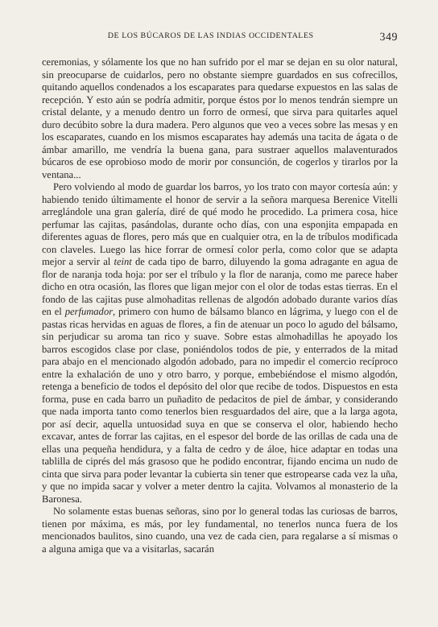DE LOS BÚCAROS DE LAS INDIAS OCCIDENTALES 349
ceremonias, y sólamente los que no han sufrido por el mar se dejan en su olor natural, sin preocuparse de cuidarlos, pero no obstante siempre guardados en sus cofrecillos, quitando aquellos condenados a los escaparates para quedarse expuestos en las salas de recepción. Y esto aún se podría admitir, porque éstos por lo menos tendrán siempre un cristal delante, y a menudo dentro un forro de ormesí, que sirva para quitarles aquel duro decúbito sobre la dura madera. Pero algunos que veo a veces sobre las mesas y en los escaparates, cuando en los mismos escaparates hay además una tacita de ágata o de ámbar amarillo, me vendría la buena gana, para sustraer aquellos malaventurados búcaros de ese oprobioso modo de morir por consunción, de cogerlos y tirarlos por la ventana...
Pero volviendo al modo de guardar los barros, yo los trato con mayor cortesía aún: y habiendo tenido últimamente el honor de servir a la señora marquesa Berenice Vitelli arreglándole una gran galería, diré de qué modo he procedido. La primera cosa, hice perfumar las cajitas, pasándolas, durante ocho días, con una esponjita empapada en diferentes aguas de flores, pero más que en cualquier otra, en la de tríbulos modificada con claveles. Luego las hice forrar de ormesí color perla, como color que se adapta mejor a servir al teint de cada tipo de barro, diluyendo la goma adragante en agua de flor de naranja toda hoja: por ser el tríbulo y la flor de naranja, como me parece haber dicho en otra ocasión, las flores que ligan mejor con el olor de todas estas tierras. En el fondo de las cajitas puse almohaditas rellenas de algodón adobado durante varios días en el perfumador, primero con humo de bálsamo blanco en lágrima, y luego con el de pastas ricas hervidas en aguas de flores, a fin de atenuar un poco lo agudo del bálsamo, sin perjudicar su aroma tan rico y suave. Sobre estas almohadillas he apoyado los barros escogidos clase por clase, poniéndolos todos de pie, y enterrados de la mitad para abajo en el mencionado algodón adobado, para no impedir el comercio recíproco entre la exhalación de uno y otro barro, y porque, embebiéndose el mismo algodón, retenga a beneficio de todos el depósito del olor que recibe de todos. Dispuestos en esta forma, puse en cada barro un puñadito de pedacitos de piel de ámbar, y considerando que nada importa tanto como tenerlos bien resguardados del aire, que a la larga agota, por así decir, aquella untuosidad suya en que se conserva el olor, habiendo hecho excavar, antes de forrar las cajitas, en el espesor del borde de las orillas de cada una de ellas una pequeña hendidura, y a falta de cedro y de áloe, hice adaptar en todas una tablilla de ciprés del más grasoso que he podido encontrar, fijando encima un nudo de cinta que sirva para poder levantar la cubierta sin tener que estropearse cada vez la uña, y que no impida sacar y volver a meter dentro la cajita. Volvamos al monasterio de la Baronesa.
No solamente estas buenas señoras, sino por lo general todas las curiosas de barros, tienen por máxima, es más, por ley fundamental, no tenerlos nunca fuera de los mencionados baulitos, sino cuando, una vez de cada cien, para regalarse a sí mismas o a alguna amiga que va a visitarlas, sacarán